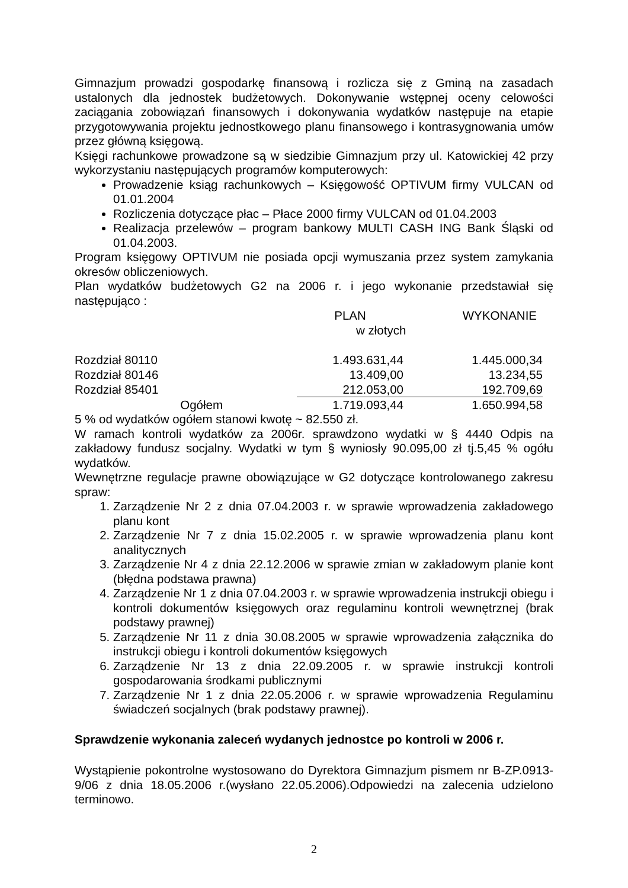Gimnazjum prowadzi gospodarkę finansową i rozlicza się z Gminą na zasadach ustalonych dla jednostek budżetowych. Dokonywanie wstępnej oceny celowości zaciągania zobowiązań finansowych i dokonywania wydatków następuje na etapie przygotowywania projektu jednostkowego planu finansowego i kontrasygnowania umów przez główną księgową.
Księgi rachunkowe prowadzone są w siedzibie Gimnazjum przy ul. Katowickiej 42 przy wykorzystaniu następujących programów komputerowych:
Prowadzenie ksiąg rachunkowych – Księgowość OPTIVUM firmy VULCAN od 01.01.2004
Rozliczenia dotyczące płac – Płace 2000 firmy VULCAN od 01.04.2003
Realizacja przelewów – program bankowy MULTI CASH ING Bank Śląski od 01.04.2003.
Program księgowy OPTIVUM nie posiada opcji wymuszania przez system zamykania okresów obliczeniowych.
Plan wydatków budżetowych G2 na 2006 r. i jego wykonanie przedstawiał się następująco :
| | | PLAN | WYKONANIE |
| | | w złotych | |
| Rozdział 80110 | | 1.493.631,44 | 1.445.000,34 |
| Rozdział 80146 | | 13.409,00 | 13.234,55 |
| Rozdział 85401 | | 212.053,00 | 192.709,69 |
| Ogółem | | 1.719.093,44 | 1.650.994,58 |
5 % od wydatków ogółem stanowi kwotę ~ 82.550 zł.
W ramach kontroli wydatków za 2006r. sprawdzono wydatki w § 4440 Odpis na zakładowy fundusz socjalny. Wydatki w tym § wyniosły 90.095,00 zł tj.5,45 % ogółu wydatków.
Wewnętrzne regulacje prawne obowiązujące w G2 dotyczące kontrolowanego zakresu spraw:
1. Zarządzenie Nr 2 z dnia 07.04.2003 r. w sprawie wprowadzenia zakładowego planu kont
2. Zarządzenie Nr 7 z dnia 15.02.2005 r. w sprawie wprowadzenia planu kont analitycznych
3. Zarządzenie Nr 4 z dnia 22.12.2006 w sprawie zmian w zakładowym planie kont (błędna podstawa prawna)
4. Zarządzenie Nr 1 z dnia 07.04.2003 r. w sprawie wprowadzenia instrukcji obiegu i kontroli dokumentów księgowych oraz regulaminu kontroli wewnętrznej (brak podstawy prawnej)
5. Zarządzenie Nr 11 z dnia 30.08.2005 w sprawie wprowadzenia załącznika do instrukcji obiegu i kontroli dokumentów księgowych
6. Zarządzenie Nr 13 z dnia 22.09.2005 r. w sprawie instrukcji kontroli gospodarowania środkami publicznymi
7. Zarządzenie Nr 1 z dnia 22.05.2006 r. w sprawie wprowadzenia Regulaminu świadczeń socjalnych (brak podstawy prawnej).
Sprawdzenie wykonania zaleceń wydanych jednostce po kontroli w 2006 r.
Wystąpienie pokontrolne wystosowano do Dyrektora Gimnazjum pismem nr B-ZP.0913-9/06 z dnia 18.05.2006 r.(wysłano 22.05.2006).Odpowiedzi na zalecenia udzielono terminowo.
2